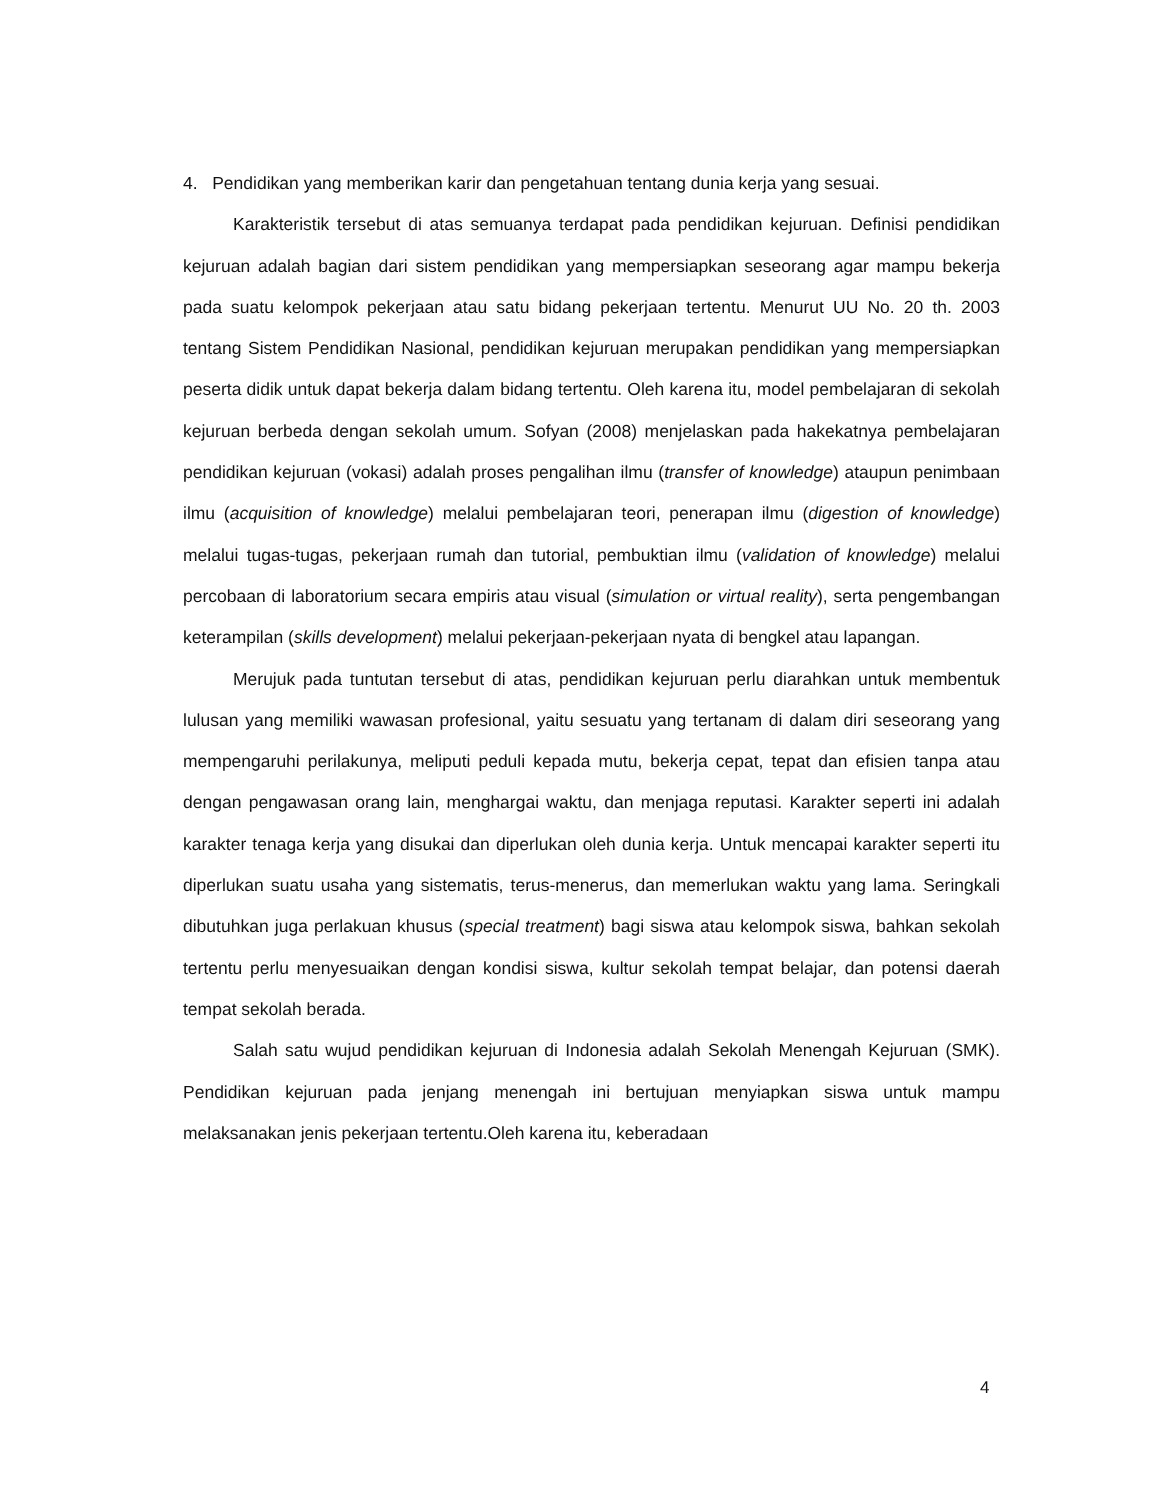4. Pendidikan yang memberikan karir dan pengetahuan tentang dunia kerja yang sesuai.
Karakteristik tersebut di atas semuanya terdapat pada pendidikan kejuruan. Definisi pendidikan kejuruan adalah bagian dari sistem pendidikan yang mempersiapkan seseorang agar mampu bekerja pada suatu kelompok pekerjaan atau satu bidang pekerjaan tertentu. Menurut UU No. 20 th. 2003 tentang Sistem Pendidikan Nasional, pendidikan kejuruan merupakan pendidikan yang mempersiapkan peserta didik untuk dapat bekerja dalam bidang tertentu. Oleh karena itu, model pembelajaran di sekolah kejuruan berbeda dengan sekolah umum. Sofyan (2008) menjelaskan pada hakekatnya pembelajaran pendidikan kejuruan (vokasi) adalah proses pengalihan ilmu (transfer of knowledge) ataupun penimbaan ilmu (acquisition of knowledge) melalui pembelajaran teori, penerapan ilmu (digestion of knowledge) melalui tugas-tugas, pekerjaan rumah dan tutorial, pembuktian ilmu (validation of knowledge) melalui percobaan di laboratorium secara empiris atau visual (simulation or virtual reality), serta pengembangan keterampilan (skills development) melalui pekerjaan-pekerjaan nyata di bengkel atau lapangan.
Merujuk pada tuntutan tersebut di atas, pendidikan kejuruan perlu diarahkan untuk membentuk lulusan yang memiliki wawasan profesional, yaitu sesuatu yang tertanam di dalam diri seseorang yang mempengaruhi perilakunya, meliputi peduli kepada mutu, bekerja cepat, tepat dan efisien tanpa atau dengan pengawasan orang lain, menghargai waktu, dan menjaga reputasi. Karakter seperti ini adalah karakter tenaga kerja yang disukai dan diperlukan oleh dunia kerja. Untuk mencapai karakter seperti itu diperlukan suatu usaha yang sistematis, terus-menerus, dan memerlukan waktu yang lama. Seringkali dibutuhkan juga perlakuan khusus (special treatment) bagi siswa atau kelompok siswa, bahkan sekolah tertentu perlu menyesuaikan dengan kondisi siswa, kultur sekolah tempat belajar, dan potensi daerah tempat sekolah berada.
Salah satu wujud pendidikan kejuruan di Indonesia adalah Sekolah Menengah Kejuruan (SMK). Pendidikan kejuruan pada jenjang menengah ini bertujuan menyiapkan siswa untuk mampu melaksanakan jenis pekerjaan tertentu.Oleh karena itu, keberadaan
4